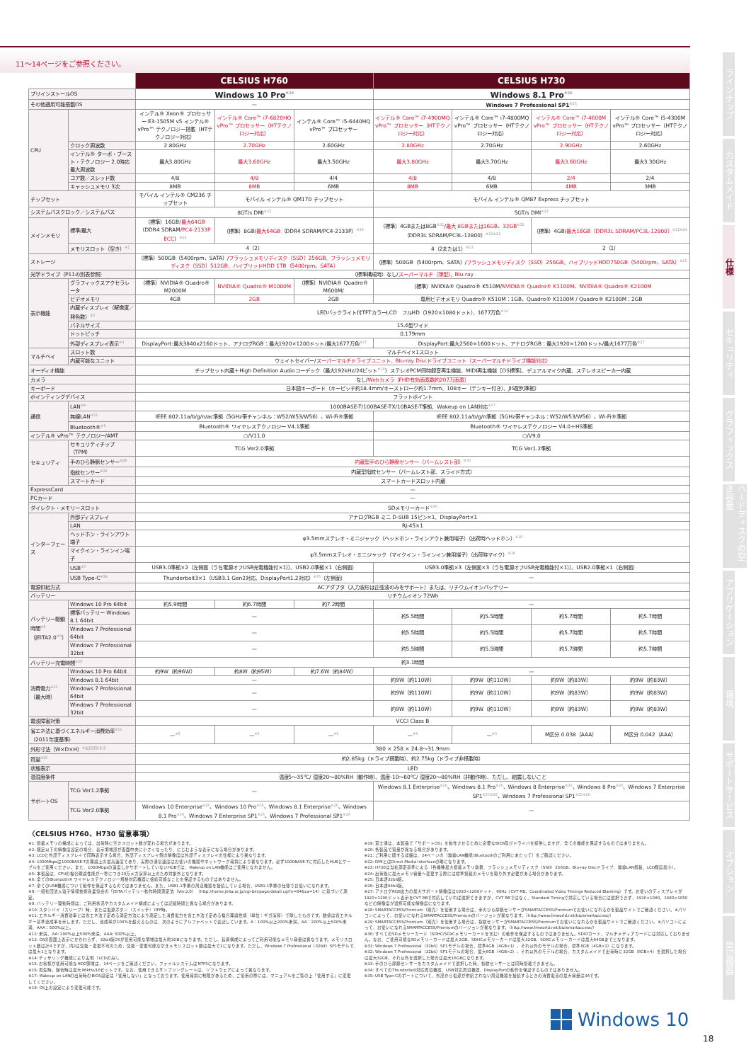11～14ページをご参照ください。
| | | CELSIUS H760 | | | CELSIUS H730 | | | |
| プリインストールOS | | Windows 10 Pro<sup>※26</sup> | | | Windows 8.1 Pro<sup>※26</sup> | | | |
| その他適用可能搭載OS | | — | | | Windows 7 Professional SP1<sup>※25</sup> | | | |
| CPU | | インテル® Xeon® プロセッサー E3-1505M v5 インテル® vPro™ テクノロジー搭載（HTテクノロジー対応） | インテル® Core™ i7-6820HQ vPro™ プロセッサー（HTテクノロジー対応） | インテル® Core™ i5-6440HQ vPro™ プロセッサー | インテル® Core™ i7-4900MQ vPro™ プロセッサー（HTテクノロジー対応） | インテル® Core™ i7-4800MQ vPro™ プロセッサー（HTテクノロジー対応） | インテル® Core™ i7-4600M vPro™ プロセッサー（HTテクノロジー対応） | インテル® Core™ i5-4300M vPro™ プロセッサー（HTテクノロジー対応） |
| | クロック周波数 | 2.80GHz | 2.70GHz | 2.60GHz | 2.80GHz | 2.70GHz | 2.90GHz | 2.60GHz |
| | インテル® ターボ・ブースト・テクノロジー 2.0時応最大周波数 | 最大3.80GHz | 最大3.60GHz | 最大3.50GHz | 最大3.80GHz | 最大3.70GHz | 最大3.60GHz | 最大3.30GHz |
| | コア数／スレッド数 | 4/8 | 4/8 | 4/4 | 4/8 | 4/8 | 2/4 | 2/4 |
| | キャッシュメモリ 3次 | 8MB | 8MB | 6MB | 8MB | 6MB | 4MB | 3MB |
| チップセット | | モバイル インテル® CM236 チップセット | モバイル インテル® QM170 チップセット | | モバイル インテル® QM87 Express チップセット | | | |
| システムバスクロック／システムバス | | 8GT/s DMI<sup>※22</sup> | | | 5GT/s DMI<sup>※22</sup> | | | |
| メインメモリ | 標準/最大 | （標準）16GB/ 最大64GB （DDR4 SDRAM/ PC4-2133P ECC ）<sup>※24</sup> | （標準）8GB/ 最大64GB （DDR4 SDRAM/PC4-2133P）<sup>※24</sup> | | （標準）4GBまたは8GB<sup>※31</sup>/ 最大 8GBまたは16GB、32GB<sup>※32</sup>（DDR3L SDRAM/PC3L-12800）<sup>※12※24</sup> | | （標準）4GB/ 最大16GB（DDR3L SDRAM/PC3L-12800）<sup>※12※24</sup> | |
| | メモリスロット（空き）<sup>※1</sup> | 4（2） | | | 4（2または1）<sup>※13</sup> | | 2（1） | |
| ストレージ | | （標準）500GB（5400rpm、SATA）/ フラッシュメモリディスク（SSD）256GB、フラッシュメモリディスク（SSD）512GB、ハイブリッドHDD 1TB（5400rpm、SATA） | | | （標準）500GB（5400rpm、SATA）/ フラッシュメモリディスク（SSD）256GB、ハイブリッドHDD750GB（5400rpm、SATA）<sup>※15</sup> | | | |
| 光学ドライブ（P11の別表参照） | | （標準構成時）なし/ スーパーマルチ（薄型）、Blu-ray | | | | | | |
| 表示機能 | グラフィックスアクセラレータ | （標準）NVIDIA® Quadro® M2000M | NVIDIA® Quadro® M1000M | （標準）NVIDIA® Quadro® M600M/ | （標準）NVIDIA® Quadro® K510M/ NVIDIA® Quadro® K1100M、NVIDIA® Quadro® K2100M | | | |
| | ビデオメモリ | 4GB | 2GB | 2GB | 専用ビデオメモリ Quadro® K510M：1GB、Quadro® K1100M / Quadro® K2100M：2GB | | | |
| | 内蔵ディスプレイ（解像度／発色数）<sup>※2</sup> | LEDバックライト付TFTカラーLCD フルHD（1920×1080ドット）、1677万色<sup>※14</sup> | | | | | | |
| | パネルサイズ | 15.6型ワイド | | | | | | |
| | ドットピッチ | 0.179mm | | | | | | |
| | 外部ディスプレイ表示<sup>※3</sup> | DisplayPort:最大3840x2160ドット、アナログRGB：最大1920×1200ドット/最大1677万色<sup>※27</sup> | | | DisplayPort:最大2560×1600ドット、アナログRGB：最大1920×1200ドット/最大1677万色<sup>※27</sup> | | | |
| マルチベイ | スロット数 | マルチベイ×1スロット | | | | | | |
| | 内蔵可能なユニット | ウェイトセイバー/ スーパーマルチドライブユニット、Blu-ray Discドライブユニット（スーパーマルチドライブ機能対応） | | | | | | |
| オーディオ機能 | | チップセット内蔵＋High Definition Audioコーデック（最大192kHz/24ビット<sup>※16</sup>）ステレオPCM同時録音再生機能、MIDI再生機能［OS標準］、デュアルマイク内蔵、ステレオスピーカー内蔵 | | | | | | |
| カメラ | | なし/ Webカメラ（FHD有効画素数約207万画素） | | | | | | |
| キーボード | | 日本語キーボード（キーピッチ約18.4mm/キーストローク約1.7mm、108キー（テンキー付き）、JIS配列準拠） | | | | | | |
| ポインティングデバイス | | フラットポイント | | | | | | |
| 通信 | LAN<sup>※4</sup> | 1000BASE-T/100BASE-TX/10BASE-T準拠、Wakeup on LAN対応<sup>※17</sup> | | | | | | |
| | 無線LAN<sup>※21</sup> | IEEE 802.11a/b/g/n/ac準拠（5GHz帯チャンネル：W52/W53/W56）、Wi-Fi®準拠 | | | IEEE 802.11a/b/g/n準拠（5GHz帯チャンネル：W52/W53/W56）、Wi-Fi®準拠 | | | |
| | Bluetooth®<sup>※6</sup> | Bluetooth® ワイヤレステクノロジー V4.1準拠 | | | Bluetooth® ワイヤレステクノロジー V4.0＋HS準拠 | | | |
| インテル® vPro™ テクノロジー/AMT | | ○/V11.0 | | | ○/V9.0 | | | |
| セキュリティ | セキュリティチップ（TPM） | TCG Ver2.0準拠 | | | TCG Ver1.2準拠 | | | |
| | 手のひら静脈センサー<sup>※28</sup> | 内蔵型手のひら静脈センサー（パームレスト部）<sup>※33</sup> | | | | | | |
| | 指紋センサー<sup>※29</sup> | 内蔵型指紋センサー（パームレスト部、スライド方式） | | | | | | |
| | スマートカード | スマートカードスロット内蔵 | | | | | | |
| ExpressCard | | — | | | | | | |
| PCカード | | — | | | | | | |
| ダイレクト・メモリースロット | | SDメモリーカード<sup>※30</sup> | | | | | | |
| インターフェース | 外部ディスプレイ | アナログRGB ミニ D-SUB 15ピン×1、DisplayPort×1 | | | | | | |
| | LAN | RJ-45×1 | | | | | | |
| | ヘッドホン・ラインアウト端子 | φ3.5mmステレオ・ミニジャック（ヘッドホン・ラインアウト兼用端子）（出荷時ヘッドホン）<sup>※18</sup> | | | | | | |
| | マイクイン・ラインイン端子 | φ3.5mmステレオ・ミニジャック（マイクイン・ラインイン兼用端子）（出荷時マイク）<sup>※18</sup> | | | | | | |
| | USB<sup>※7</sup> | USB3.0準拠×2（左側面（うち電源オフUSB充電機能付×1））、USB2.0準拠×1（右側面） | | | USB3.0準拠×3（左側面×3（うち電源オフUSB充電機能付×1））、USB2.0準拠×1（右側面） | | | |
| | USB Type-C<sup>※34</sup> | Thunderbolt3×1（USB3.1 Gen2対応、DisplayPort1.2対応）<sup>※35</sup>（左側面） | | | — | | | |
| 電源供給方式 | | ACアダプタ（入力波形は正弦波のみをサポート）または、リチウムイオンバッテリー | | | | | | |
| バッテリー | | リチウムイオン 72Wh | | | | | | |
| バッテリー駆動時間<sup>※9</sup>（JEITA2.0<sup>※8</sup>） | Windows 10 Pro 64bit | 約5.9時間 | 約6.7時間 | 約7.2時間 | — | | | |
| | 標準バッテリー Windows 8.1 64bit | — | | | 約5.5時間 | 約5.5時間 | 約5.7時間 | 約5.7時間 |
| | Windows 7 Professional 64bit | — | | | 約5.5時間 | 約5.5時間 | 約5.7時間 | 約5.7時間 |
| | Windows 7 Professional 32bit | — | | | 約5.5時間 | 約5.5時間 | 約5.7時間 | 約5.7時間 |
| バッテリー充電時間<sup>※10</sup> | | 約3.1時間 | | | | | | |
| 消費電力<sup>※23</sup>（最大時） | Windows 10 Pro 64bit | 約9W（約96W） | 約8W（約95W） | 約7.6W（約84W） | — | | | |
| | Windows 8.1 64bit | — | | | 約9W（約110W） | 約9W（約110W） | 約9W（約83W） | 約9W（約83W） |
| | Windows 7 Professional 64bit | — | | | 約9W（約110W） | 約9W（約110W） | 約9W（約83W） | 約9W（約83W） |
| | Windows 7 Professional 32bit | — | | | 約9W（約110W） | 約9W（約110W） | 約9W（約83W） | 約9W（約83W） |
| 電波障害対策 | | VCCI Class B | | | | | | |
| 省エネ法に基づくエネルギー消費効率<sup>※11</sup>（2011年度基準） | | —<sup>※5</sup> | —<sup>※5</sup> | —<sup>※5</sup> | —<sup>※5</sup> | —<sup>※5</sup> | M区分 0.038（AAA） | M区分 0.042（AAA） |
| 外形寸法（W×D×H）<sup>※突起部含まず</sup> | | 380 × 258 × 24.8～31.9mm | | | | | | |
| 質量<sup>※20</sup> | | 約2.85kg（ドライブ搭載時）、約2.75kg（ドライブ非搭載時） | | | | | | |
| 状態表示 | | LED | | | | | | |
| 温湿度条件 | | 温度5～35℃/ 湿度20～80%RH（動作時）、温度-10～60℃/ 湿度20～80%RH（非動作時）、ただし、結露しないこと | | | | | | |
| サポートOS | TCG Ver1.2準拠 | — | | | Windows 8.1 Enterprise<sup>※26</sup>、Windows 8.1 Pro<sup>※26</sup>、Windows 8 Enterprise<sup>※26</sup>、Windows 8 Pro<sup>※26</sup>、Windows 7 Enterprise SP1<sup>※25※26</sup>、Windows 7 Professional SP1<sup>※25※26</sup> | | | |
| | TCG Ver2.0準拠 | Windows 10 Enterprise<sup>※26</sup>、Windows 10 Pro<sup>※26</sup>、Windows 8.1 Enterprise<sup>※26</sup>、Windows 8.1 Pro<sup>※26</sup>、Windows 7 Enterprise SP1<sup>※25</sup>、Windows 7 Professional SP1<sup>※26</sup> | | | — | | | |
〈CELSIUS H760、H730 留意事項〉
※1: 搭載メモリの構成によっては、出荷時に空きスロット数が変わる場合があります。
※2: 既定以下の解像度設定の場合、表示領域部が画面中央に小さくなったり、にじむような表示になる場合があります。
※3: LCDと外部ディスプレイで同時表示する場合、外部ディスプレイ側の解像度は外部ディスプレイの仕様により異なります。
※4: 1000Mbpsは1000BASE-Tの理論上の最高速度であり、実際の通信速度はお使いの機器やネットワーク環境により異なります。必ず1000BASE-Tに対応したHUBとケーブルをご使用ください。また、1000Mbpsの速度しかサポートしていないHUBでは、Wakeup on LAN機能はご使用になれません。
※5: 本製品は、CPUの複合理論性能が一秒につき20万メガ演算以上のため対象外となります。
※6: 全てのBluetooth® ワイヤレステクノロジー規格対応機器に接続可能なことを保証するものではありません。
※7: 全てのUSB機器について動作を保証するものではありません。また、USB1.1準拠の周辺機器を接続している場合、USB1.1準拠の仕様でお使いになれます。
※8: 一般社団法人電子情報技術産業協会の「JEITAバッテリー動作時間測定法（Ver.2.0）（http://home.jeita.or.jp/cgi-bin/page/detail.cgi?n=84&ca=14）に基づいて測定。
※9: バッテリー駆動時間は、ご利用状況やカスタムメイド構成によっては記載時間と異なる場合があります。
※10: スタンバイ（スリープ）時、または電源ボタン（スイッチ）OFF時。
※11: エネルギー消費効率とは省エネ法で定める測定方法により測定した消費電力を省エネ法で定める複合理論性能（単位：ギガ演算）で除したものです。数値は省エネルギー基準達成率を示します。ただし、達成率が100%を超えるものは、次のようにアルファベットで表記しています。A：100%以上200%未満、AA：200%以上500%未満、AAA：500%以上。
※12: 未満、AA: 200%以上500%未満、AAA: 500%以上。
※13: OSの画面上表示にかかわらず、32bit版OSが使用可能な領域は最大約3GBになります。ただし、装置構成によってご利用可能なメモリ容量は異なります。メモリスロット数は計4ですが、内2は交換・変更不可のため、交換・変更可能な空きメモリスロット数は最大で2になります。ただし、Windows 7 Professional（32bit）SP1モデルでは最大1となります。
※14: ディザリング機能により実現（LCDのみ）。
※15: お客様が使用可能なHDD領域は、14ページをご確認ください。ファイルシステムはNTFSになります。
※16: 再生時。録音時は最大96kHz/16ビットです。なお、使用できるサンプリングレートは、ソフトウェアによって異なります。
※17: Wakeup on LANの出荷時のBIOS設定は「使用しない」となっております。使用環境に制限があるため、ご使用の際には、マニュアルをご覧の上「使用する」に変更してください。
※18: OS上の設定により変更可能です。
※19: 富士通は、本製品で「サポートOS」を動作させるために必要なBIOS及びドライバを提供しますが、全ての機能を保証するものではありません。
※20: 各製品で質量が異なる場合があります。
※21: ご利用に関する詳細は、24ページの〔無線LAN機能/Bluetoothのご利用にあたって〕をご確認ください。
※22: DMIとはDirect Media Interfaceの略になります。
※23: H730は当社測定基準による（各機種最大搭載メモリ容量、フラッシュメモリディスク（SSD）256GB、Blu-ray Discドライブ、無線LAN搭載、LCD輝度最小）。
※24: 出荷後に最大メモリ容量へ変更する際には標準搭載のメモリを取り外す必要がある場合があります。
※25: 日本語32bit版。
※26: 日本語64bit版。
※27: アナログRGB出力の最大サポート解像度は1920×1200ドット、60Hz（CVT RB、Coordinated Video Timings Reduced Blanking）です。お使いのディスプレイが1920×1200ドット表示をCVT RBで対応していれば選択できますが、CVT RBではなく、Standard Timingで対応している場合には選択できず、1920×1080、1680×1050などの解像度が選択可能な解像度になります。
※28: SMARTACCESS/Premium（別売）を使用する場合は、手のひら静脈センサーがSMARTACCESS/Premiumでお使いになれるかを製品サイトでご確認ください。※パソコンによって、お使いになれるSMARTACCESS/Premiumのバージョンが異なります。（http://www.fmworld.net/biz/smartaccess/）
※29: SMARTACCESS/Premium（別売）を使用する場合は、指紋センサーがSMARTACCESS/Premiumでお使いになれるかを製品サイトでご確認ください。※パソコンによって、お使いになれるSMARTACCESS/Premiumのバージョンが異なります。（http://www.fmworld.net/biz/smartaccess/）
※30: すべてのSDメモリーカード（SDHC/SDXCメモリーカードを含む）の動作を保証するものではありません。SDIOカード、マルチメディアカードには対応しておりません。なお、ご使用可能なSDメモリーカードは最大2GB、SDHCメモリーカードは最大32GB、SDXCメモリーカードは最大64GBまでとなります。
※31: Windows 7 Professional（32bit）SP1モデルの場合、標準4GB（4GB×1）。それ以外のモデルの場合、標準8GB（4GB×2）になります。
※32: Windows 7 Professional（32bit）SP1モデルの場合、最大8GB（4GB×2）。それ以外のモデルの場合、カスタムメイドで出荷時に32GB（8GB×4）を選択した場合は最大32GB、それ以外を選択した場合は最大16GBになります。
※33: 手のひら静脈センサーをカスタムメイドで選択した時、指紋センサーとは同時搭載できません。
※34: すべてのThunderbolt対応周辺機器、USB対応周辺機器、DisplayPortの動作を保証するものではありません。
※35: USB Type-Cのポートについて、外部から電源が供給されない周辺機器を接続するときの消費電流の最大容量は3Aです。
ラインナップ
カスタムメイド
仕様
セキュリティ
グラフィックス
ハードディスクの空き容量
アプリケーション
環境
サポートサービス
オプション
周辺機器
Windows 10
18